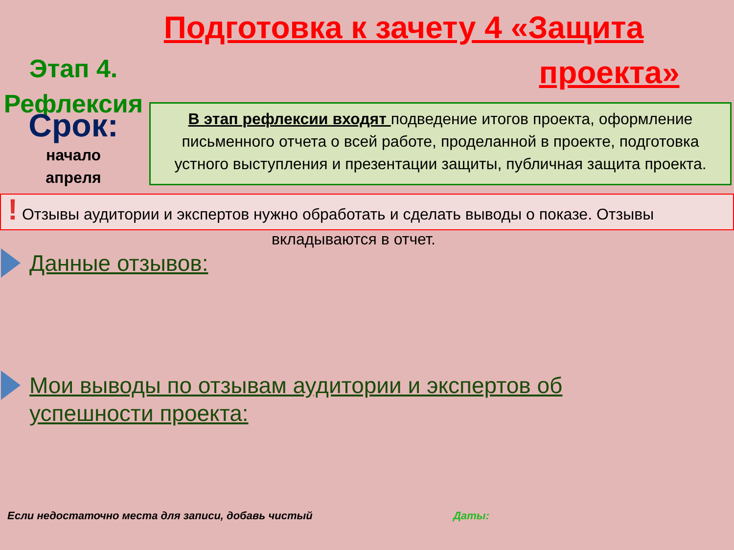Подготовка к зачету 4 «Защита
проекта»
Этап 4. Рефлексия
Срок:
начало
апреля
В этап рефлексии входят подведение итогов проекта, оформление письменного отчета о всей работе, проделанной в проекте, подготовка устного выступления и презентации защиты, публичная защита проекта.
! Отзывы аудитории и экспертов нужно обработать и сделать выводы о показе. Отзывы
вкладываются в отчет.
Данные отзывов:
Мои выводы по отзывам аудитории и экспертов об
успешности проекта:
Если недостаточно места для записи, добавь чистый Даты: